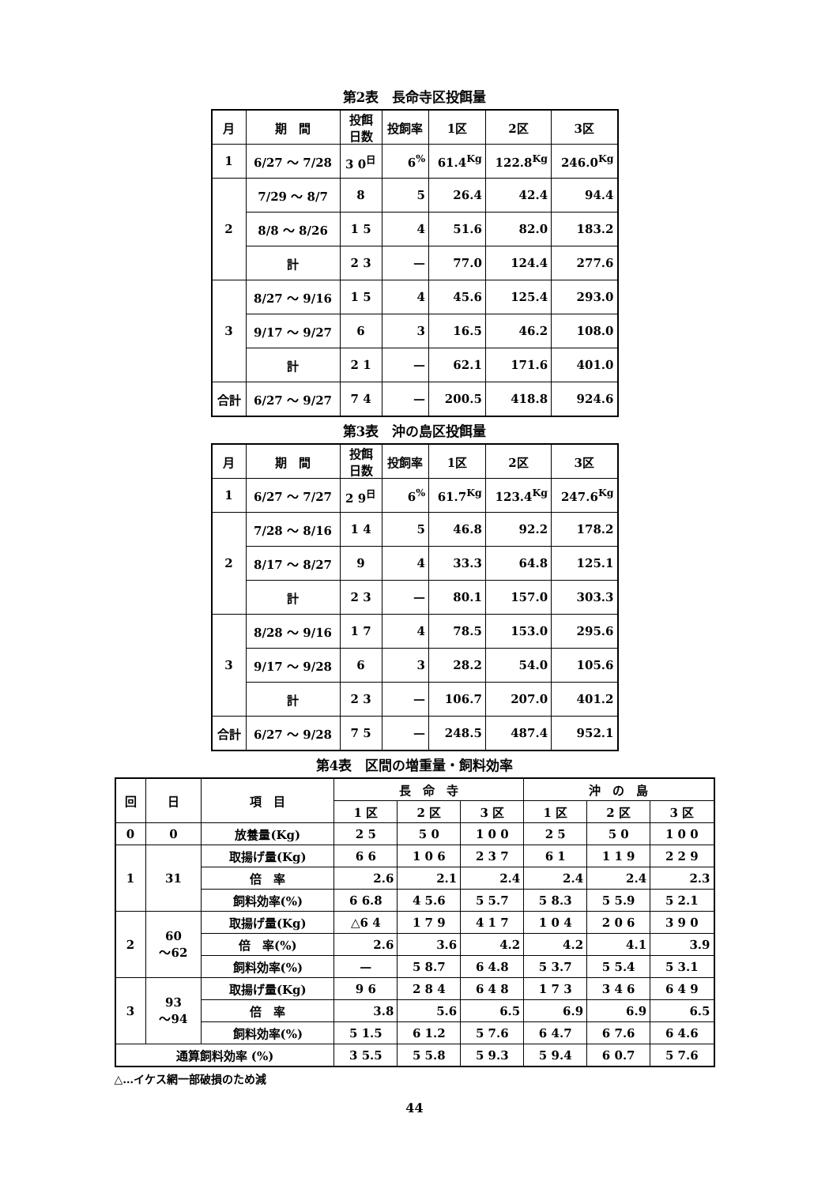第2表　長命寺区投餌量
| 月 | 期 間 | 投餌 日数 | 投飼率 | 1区 | 2区 | 3区 |
| --- | --- | --- | --- | --- | --- | --- |
| 1 | 6/27 ～ 7/28 | 3 0<sup>日</sup> | 6<sup>%</sup> | 61.4<sup>Kg</sup> | 122.8<sup>Kg</sup> | 246.0<sup>Kg</sup> |
| 2 | 7/29 ～ 8/7 | 8 | 5 | 26.4 | 42.4 | 94.4 |
| | 8/8 ～ 8/26 | 1 5 | 4 | 51.6 | 82.0 | 183.2 |
| | 計 | 2 3 | — | 77.0 | 124.4 | 277.6 |
| 3 | 8/27 ～ 9/16 | 1 5 | 4 | 45.6 | 125.4 | 293.0 |
| | 9/17 ～ 9/27 | 6 | 3 | 16.5 | 46.2 | 108.0 |
| | 計 | 2 1 | — | 62.1 | 171.6 | 401.0 |
| 合計 | 6/27 ～ 9/27 | 7 4 | — | 200.5 | 418.8 | 924.6 |
第3表　沖の島区投餌量
| 月 | 期 間 | 投餌 日数 | 投飼率 | 1区 | 2区 | 3区 |
| --- | --- | --- | --- | --- | --- | --- |
| 1 | 6/27 ～ 7/27 | 2 9<sup>日</sup> | 6<sup>%</sup> | 61.7<sup>Kg</sup> | 123.4<sup>Kg</sup> | 247.6<sup>Kg</sup> |
| 2 | 7/28 ～ 8/16 | 1 4 | 5 | 46.8 | 92.2 | 178.2 |
| | 8/17 ～ 8/27 | 9 | 4 | 33.3 | 64.8 | 125.1 |
| | 計 | 2 3 | — | 80.1 | 157.0 | 303.3 |
| 3 | 8/28 ～ 9/16 | 1 7 | 4 | 78.5 | 153.0 | 295.6 |
| | 9/17 ～ 9/28 | 6 | 3 | 28.2 | 54.0 | 105.6 |
| | 計 | 2 3 | — | 106.7 | 207.0 | 401.2 |
| 合計 | 6/27 ～ 9/28 | 7 5 | — | 248.5 | 487.4 | 952.1 |
第4表　区間の増重量・飼料効率
| 回 | 日 | 項 目 | 長 命 寺 | | | 沖 の 島 | | |
| --- | --- | --- | --- | --- | --- | --- | --- | --- |
| | | | 1 区 | 2 区 | 3 区 | 1 区 | 2 区 | 3 区 |
| 0 | 0 | 放養量(Kg) | 2 5 | 5 0 | 1 0 0 | 2 5 | 5 0 | 1 0 0 |
| 1 | 31 | 取揚げ量(Kg) | 6 6 | 1 0 6 | 2 3 7 | 6 1 | 1 1 9 | 2 2 9 |
| | | 倍 率 | 2.6 | 2.1 | 2.4 | 2.4 | 2.4 | 2.3 |
| | | 飼料効率(%) | 6 6.8 | 4 5.6 | 5 5.7 | 5 8.3 | 5 5.9 | 5 2.1 |
| 2 | 60 ～62 | 取揚げ量(Kg) | △6 4 | 1 7 9 | 4 1 7 | 1 0 4 | 2 0 6 | 3 9 0 |
| | | 倍 率(%) | 2.6 | 3.6 | 4.2 | 4.2 | 4.1 | 3.9 |
| | | 飼料効率(%) | — | 5 8.7 | 6 4.8 | 5 3.7 | 5 5.4 | 5 3.1 |
| 3 | 93 ～94 | 取揚げ量(Kg) | 9 6 | 2 8 4 | 6 4 8 | 1 7 3 | 3 4 6 | 6 4 9 |
| | | 倍 率 | 3.8 | 5.6 | 6.5 | 6.9 | 6.9 | 6.5 |
| | | 飼料効率(%) | 5 1.5 | 6 1.2 | 5 7.6 | 6 4.7 | 6 7.6 | 6 4.6 |
| 通算飼料効率 (%) | | | 3 5.5 | 5 5.8 | 5 9.3 | 5 9.4 | 6 0.7 | 5 7.6 |
△…イケス網一部破損のため減
44